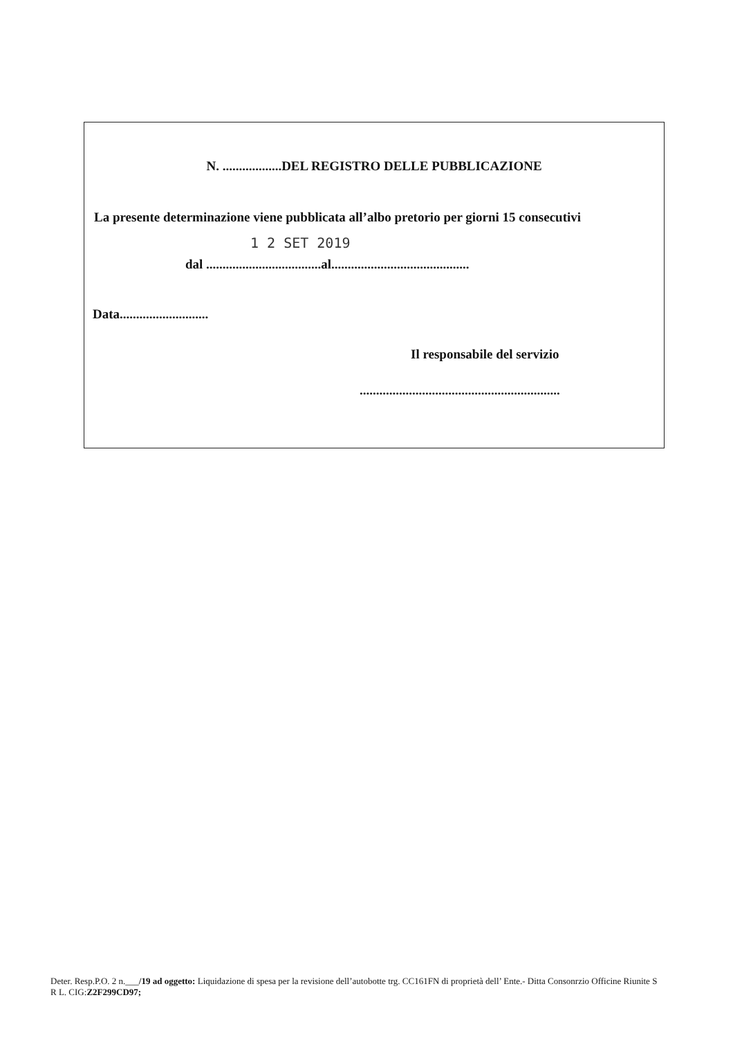N. ..................DEL REGISTRO DELLE PUBBLICAZIONE
La presente determinazione viene pubblicata all’albo pretorio per giorni 15 consecutivi
1 2 SET 2019
dal ...................................al..........................................
Data...........................
Il responsabile del servizio
.............................................................
Deter. Resp.P.O. 2 n.___/19 ad oggetto: Liquidazione di spesa per la revisione dell’autobotte trg. CC161FN di proprietà dell’ Ente.- Ditta Consonrzio Officine Riunite S R L. CIG:Z2F299CD97;